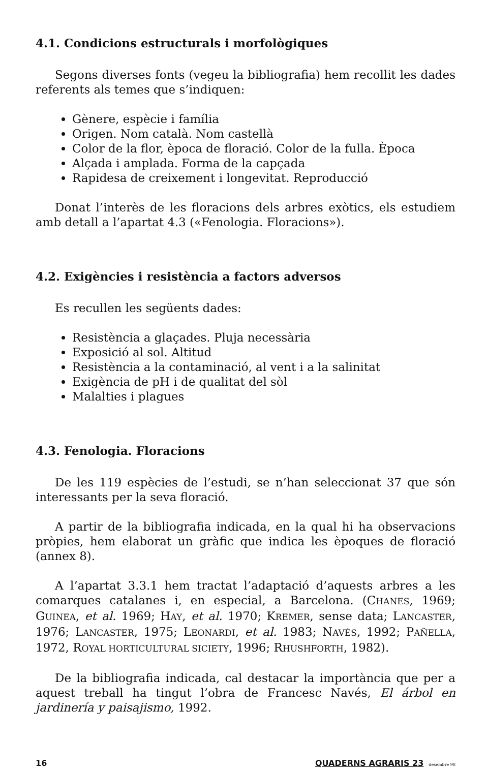4.1. Condicions estructurals i morfològiques
Segons diverses fonts (vegeu la bibliografia) hem recollit les dades referents als temes que s’indiquen:
Gènere, espècie i família
Origen. Nom català. Nom castellà
Color de la flor, època de floració. Color de la fulla. Època
Alçada i amplada. Forma de la capçada
Rapidesa de creixement i longevitat. Reproducció
Donat l’interès de les floracions dels arbres exòtics, els estudiem amb detall a l’apartat 4.3 («Fenologia. Floracions»).
4.2. Exigències i resistència a factors adversos
Es recullen les següents dades:
Resistència a glaçades. Pluja necessària
Exposició al sol. Altitud
Resistència a la contaminació, al vent i a la salinitat
Exigència de pH i de qualitat del sòl
Malalties i plagues
4.3. Fenologia. Floracions
De les 119 espècies de l’estudi, se n’han seleccionat 37 que són interessants per la seva floració.
A partir de la bibliografia indicada, en la qual hi ha observacions pròpies, hem elaborat un gràfic que indica les èpoques de floració (annex 8).
A l’apartat 3.3.1 hem tractat l’adaptació d’aquests arbres a les comarques catalanes i, en especial, a Barcelona. (CHANES, 1969; GUINEA, et al. 1969; HAY, et al. 1970; KREMER, sense data; LANCASTER, 1976; LANCASTER, 1975; LEONARDI, et al. 1983; NAVÉS, 1992; PAÑELLA, 1972, ROYAL HORTICULTURAL SICIETY, 1996; RHUSHFORTH, 1982).
De la bibliografia indicada, cal destacar la importància que per a aquest treball ha tingut l’obra de Francesc Navés, El árbol en jardinería y paisajismo, 1992.
16 QUADERNS AGRARIS 23 desembre 98